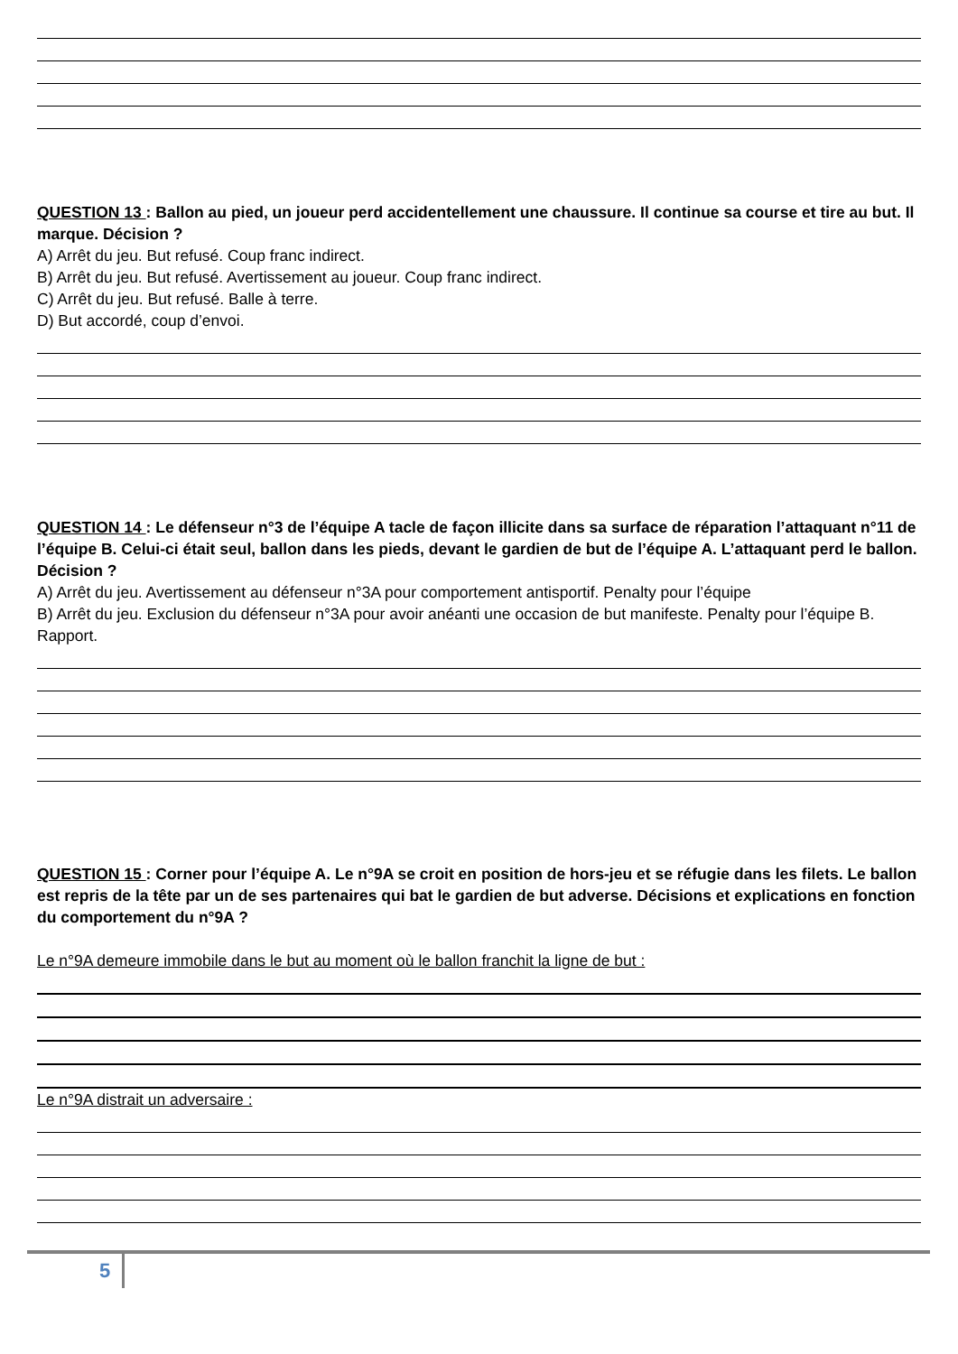QUESTION 13 : Ballon au pied, un joueur perd accidentellement une chaussure. Il continue sa course et tire au but. Il marque. Décision ?
A) Arrêt du jeu. But refusé. Coup franc indirect.
B) Arrêt du jeu. But refusé. Avertissement au joueur. Coup franc indirect.
C) Arrêt du jeu. But refusé. Balle à terre.
D) But accordé, coup d’envoi.
QUESTION 14 : Le défenseur n°3 de l’équipe A tacle de façon illicite dans sa surface de réparation l’attaquant n°11 de l’équipe B. Celui-ci était seul, ballon dans les pieds, devant le gardien de but de l’équipe A. L’attaquant perd le ballon. Décision ?
A) Arrêt du jeu. Avertissement au défenseur n°3A pour comportement antisportif. Penalty pour l’équipe
B) Arrêt du jeu. Exclusion du défenseur n°3A pour avoir anéanti une occasion de but manifeste. Penalty pour l’équipe B. Rapport.
QUESTION 15 : Corner pour l’équipe A. Le n°9A se croit en position de hors-jeu et se réfugie dans les filets. Le ballon est repris de la tête par un de ses partenaires qui bat le gardien de but adverse. Décisions et explications en fonction du comportement du n°9A ?
Le n°9A demeure immobile dans le but au moment où le ballon franchit la ligne de but :
Le n°9A distrait un adversaire :
5